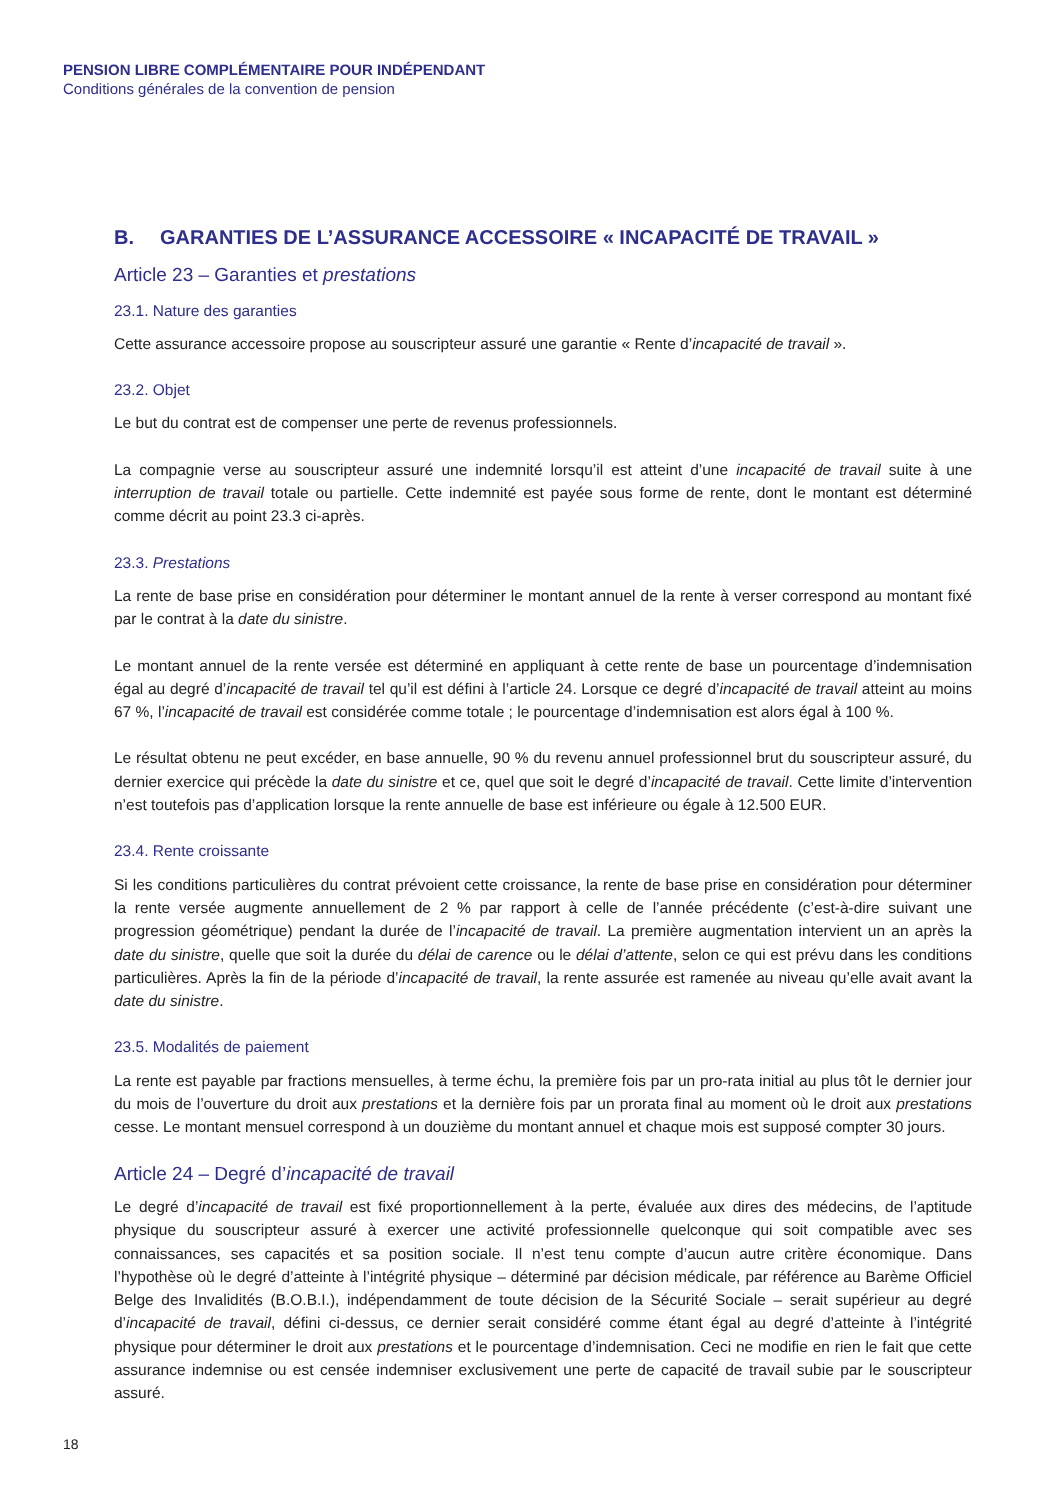PENSION LIBRE COMPLÉMENTAIRE POUR INDÉPENDANT
Conditions générales de la convention de pension
B. GARANTIES DE L’ASSURANCE ACCESSOIRE « INCAPACITÉ DE TRAVAIL »
Article 23 – Garanties et prestations
23.1. Nature des garanties
Cette assurance accessoire propose au souscripteur assuré une garantie « Rente d’incapacité de travail ».
23.2. Objet
Le but du contrat est de compenser une perte de revenus professionnels.
La compagnie verse au souscripteur assuré une indemnité lorsqu’il est atteint d’une incapacité de travail suite à une interruption de travail totale ou partielle. Cette indemnité est payée sous forme de rente, dont le montant est déterminé comme décrit au point 23.3 ci-après.
23.3. Prestations
La rente de base prise en considération pour déterminer le montant annuel de la rente à verser correspond au montant fixé par le contrat à la date du sinistre.
Le montant annuel de la rente versée est déterminé en appliquant à cette rente de base un pourcentage d’indemnisation égal au degré d’incapacité de travail tel qu’il est défini à l’article 24. Lorsque ce degré d’incapacité de travail atteint au moins 67 %, l’incapacité de travail est considérée comme totale ; le pourcentage d’indemnisation est alors égal à 100 %.
Le résultat obtenu ne peut excéder, en base annuelle, 90 % du revenu annuel professionnel brut du souscripteur assuré, du dernier exercice qui précède la date du sinistre et ce, quel que soit le degré d’incapacité de travail. Cette limite d’intervention n’est toutefois pas d’application lorsque la rente annuelle de base est inférieure ou égale à 12.500 EUR.
23.4. Rente croissante
Si les conditions particulières du contrat prévoient cette croissance, la rente de base prise en considération pour déterminer la rente versée augmente annuellement de 2 % par rapport à celle de l’année précédente (c’est-à-dire suivant une progression géométrique) pendant la durée de l’incapacité de travail. La première augmentation intervient un an après la date du sinistre, quelle que soit la durée du délai de carence ou le délai d’attente, selon ce qui est prévu dans les conditions particulières. Après la fin de la période d’incapacité de travail, la rente assurée est ramenée au niveau qu’elle avait avant la date du sinistre.
23.5. Modalités de paiement
La rente est payable par fractions mensuelles, à terme échu, la première fois par un pro-rata initial au plus tôt le dernier jour du mois de l’ouverture du droit aux prestations et la dernière fois par un prorata final au moment où le droit aux prestations cesse. Le montant mensuel correspond à un douzième du montant annuel et chaque mois est supposé compter 30 jours.
Article 24 – Degré d’incapacité de travail
Le degré d’incapacité de travail est fixé proportionnellement à la perte, évaluée aux dires des médecins, de l’aptitude physique du souscripteur assuré à exercer une activité professionnelle quelconque qui soit compatible avec ses connaissances, ses capacités et sa position sociale. Il n’est tenu compte d’aucun autre critère économique. Dans l’hypothèse où le degré d’atteinte à l’intégrité physique – déterminé par décision médicale, par référence au Barème Officiel Belge des Invalidités (B.O.B.I.), indépendamment de toute décision de la Sécurité Sociale – serait supérieur au degré d’incapacité de travail, défini ci-dessus, ce dernier serait considéré comme étant égal au degré d’atteinte à l’intégrité physique pour déterminer le droit aux prestations et le pourcentage d’indemnisation. Ceci ne modifie en rien le fait que cette assurance indemnise ou est censée indemniser exclusivement une perte de capacité de travail subie par le souscripteur assuré.
18